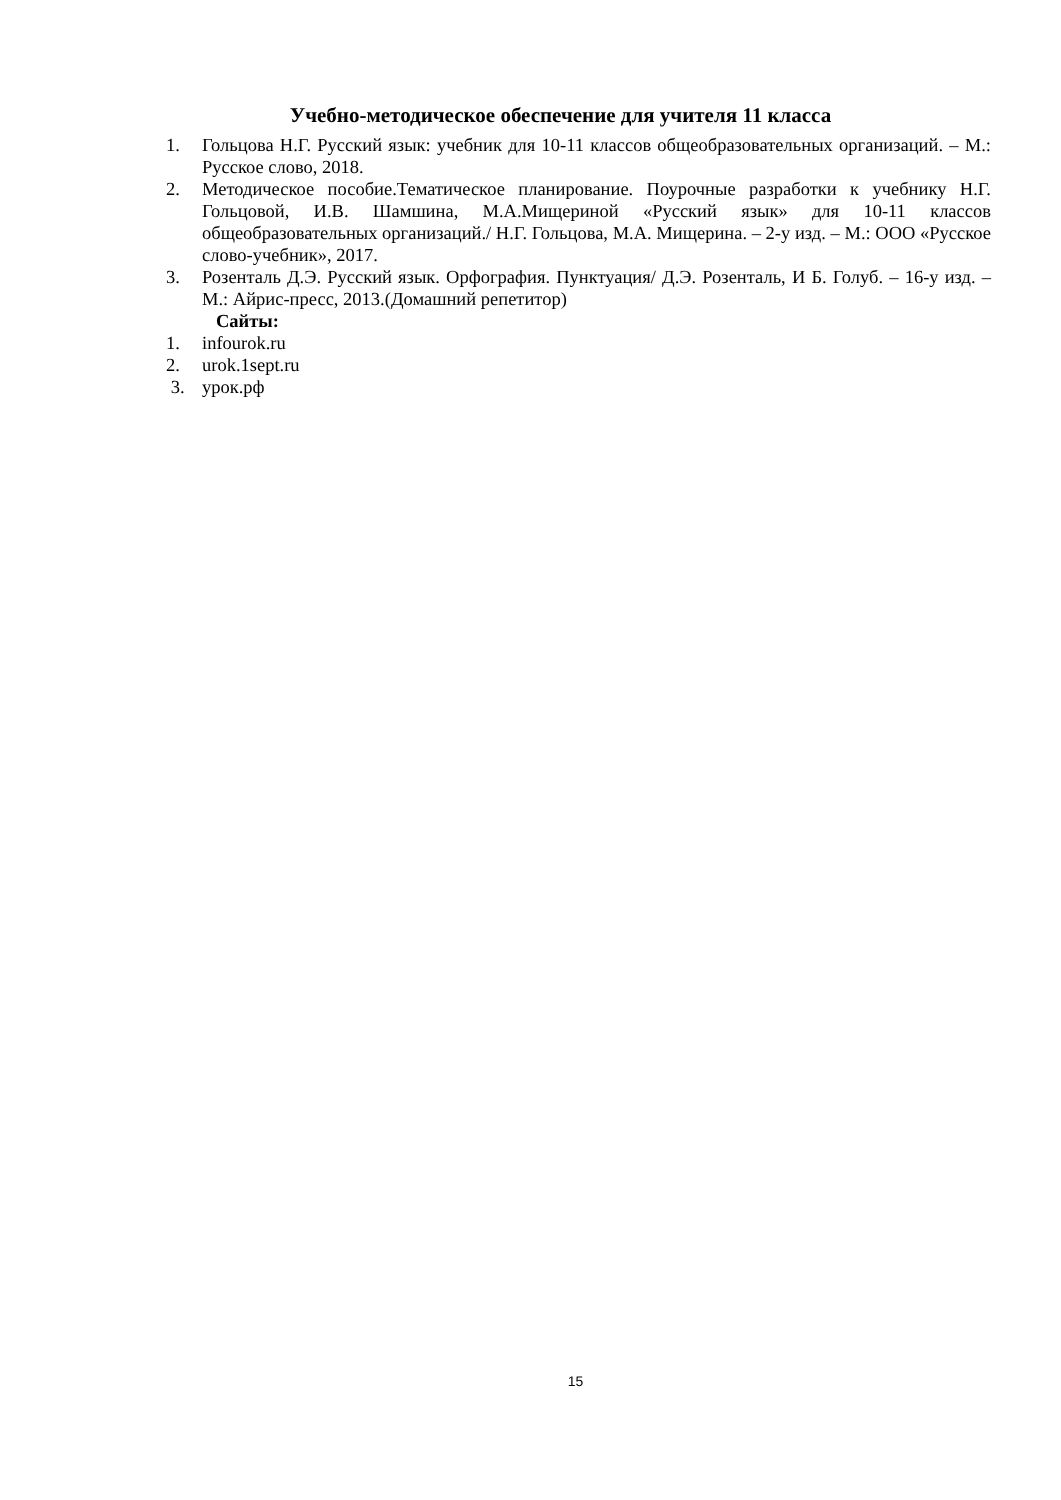Учебно-методическое обеспечение для учителя 11 класса
1. Гольцова Н.Г. Русский язык: учебник для 10-11 классов общеобразовательных организаций. – М.: Русское слово, 2018.
2. Методическое пособие.Тематическое планирование. Поурочные разработки к учебнику Н.Г. Гольцовой, И.В. Шамшина, М.А.Мищериной «Русский язык» для 10-11 классов общеобразовательных организаций./ Н.Г. Гольцова, М.А. Мищерина. – 2-у изд. – М.: ООО «Русское слово-учебник», 2017.
3. Розенталь Д.Э. Русский язык. Орфография. Пунктуация/ Д.Э. Розенталь, И Б. Голуб. – 16-у изд. – М.: Айрис-пресс, 2013.(Домашний репетитор)
Сайты:
1. infourok.ru
2. urok.1sept.ru
3. урок.рф
15